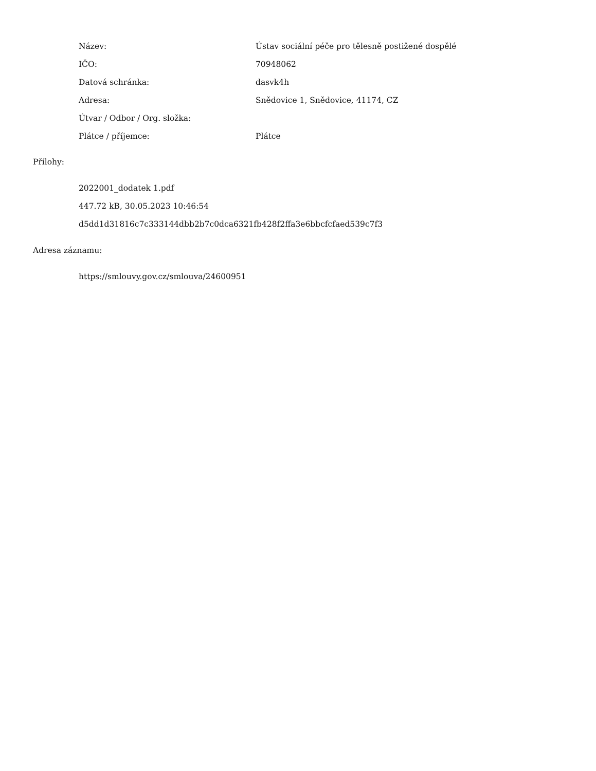| Název: | Ústav sociální péče pro tělesně postižené dospělé |
| IČO: | 70948062 |
| Datová schránka: | dasvk4h |
| Adresa: | Snědovice 1, Snědovice, 41174, CZ |
| Útvar / Odbor / Org. složka: | |
| Plátce / příjemce: | Plátce |
Přílohy:
2022001_dodatek 1.pdf
447.72 kB, 30.05.2023 10:46:54
d5dd1d31816c7c333144dbb2b7c0dca6321fb428f2ffa3e6bbcfcfaed539c7f3
Adresa záznamu:
https://smlouvy.gov.cz/smlouva/24600951